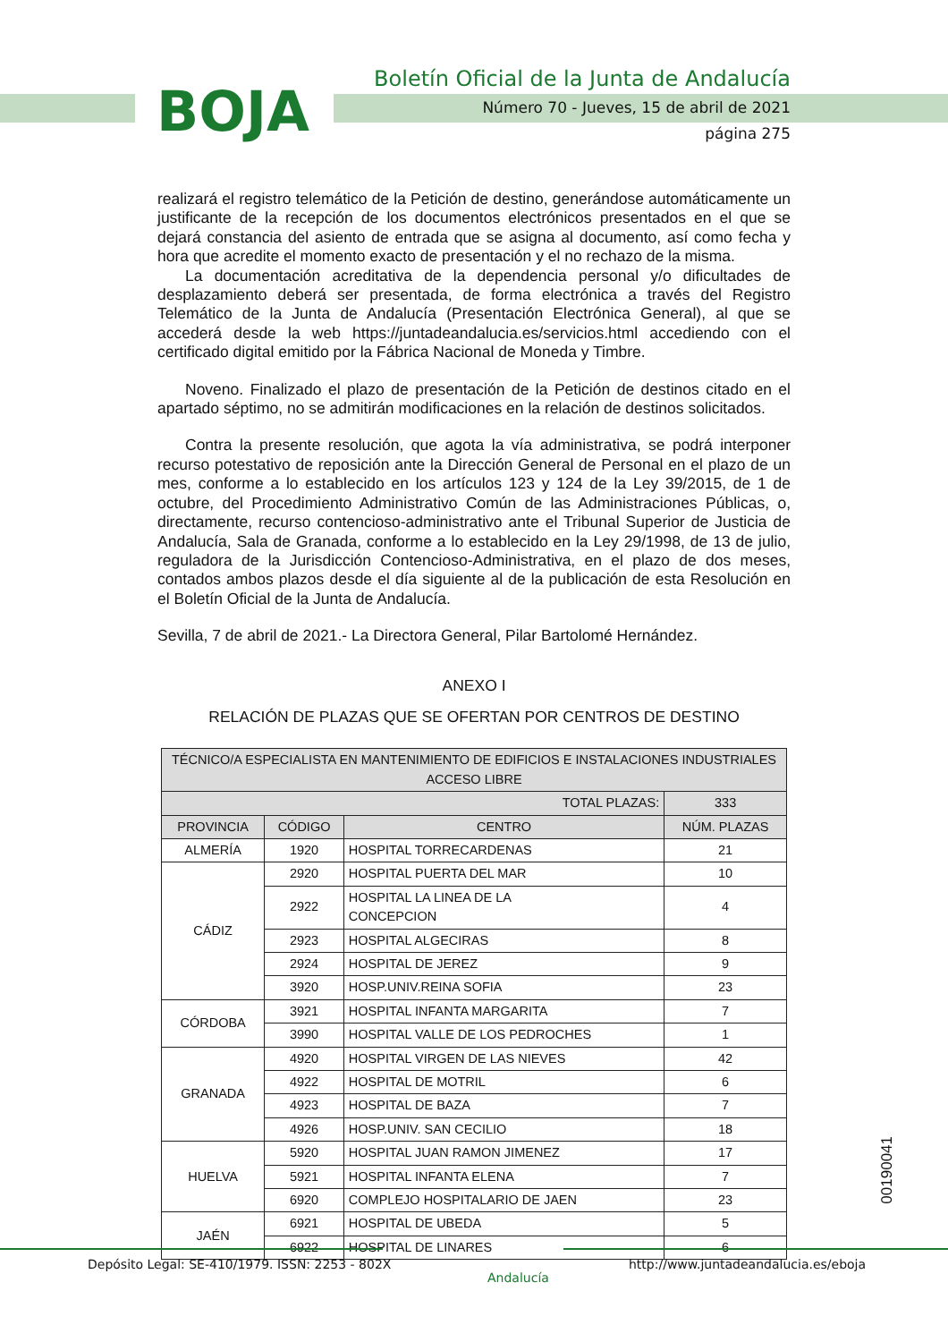BOJA
Boletín Oficial de la Junta de Andalucía
Número 70 - Jueves, 15 de abril de 2021
página 275
realizará el registro telemático de la Petición de destino, generándose automáticamente un justificante de la recepción de los documentos electrónicos presentados en el que se dejará constancia del asiento de entrada que se asigna al documento, así como fecha y hora que acredite el momento exacto de presentación y el no rechazo de la misma.
La documentación acreditativa de la dependencia personal y/o dificultades de desplazamiento deberá ser presentada, de forma electrónica a través del Registro Telemático de la Junta de Andalucía (Presentación Electrónica General), al que se accederá desde la web https://juntadeandalucia.es/servicios.html accediendo con el certificado digital emitido por la Fábrica Nacional de Moneda y Timbre.
Noveno. Finalizado el plazo de presentación de la Petición de destinos citado en el apartado séptimo, no se admitirán modificaciones en la relación de destinos solicitados.
Contra la presente resolución, que agota la vía administrativa, se podrá interponer recurso potestativo de reposición ante la Dirección General de Personal en el plazo de un mes, conforme a lo establecido en los artículos 123 y 124 de la Ley 39/2015, de 1 de octubre, del Procedimiento Administrativo Común de las Administraciones Públicas, o, directamente, recurso contencioso-administrativo ante el Tribunal Superior de Justicia de Andalucía, Sala de Granada, conforme a lo establecido en la Ley 29/1998, de 13 de julio, reguladora de la Jurisdicción Contencioso-Administrativa, en el plazo de dos meses, contados ambos plazos desde el día siguiente al de la publicación de esta Resolución en el Boletín Oficial de la Junta de Andalucía.
Sevilla, 7 de abril de 2021.- La Directora General, Pilar Bartolomé Hernández.
ANEXO I
RELACIÓN DE PLAZAS QUE SE OFERTAN POR CENTROS DE DESTINO
| TÉCNICO/A ESPECIALISTA EN MANTENIMIENTO DE EDIFICIOS E INSTALACIONES INDUSTRIALES ACCESO LIBRE | | | |
| --- | --- | --- | --- |
| TOTAL PLAZAS: | | | 333 |
| PROVINCIA | CÓDIGO | CENTRO | NÚM. PLAZAS |
| ALMERÍA | 1920 | HOSPITAL TORRECARDENAS | 21 |
| CÁDIZ | 2920 | HOSPITAL PUERTA DEL MAR | 10 |
| | 2922 | HOSPITAL LA LINEA DE LA CONCEPCION | 4 |
| | 2923 | HOSPITAL ALGECIRAS | 8 |
| | 2924 | HOSPITAL DE JEREZ | 9 |
| | 3920 | HOSP.UNIV.REINA SOFIA | 23 |
| CÓRDOBA | 3921 | HOSPITAL INFANTA MARGARITA | 7 |
| | 3990 | HOSPITAL VALLE DE LOS PEDROCHES | 1 |
| GRANADA | 4920 | HOSPITAL VIRGEN DE LAS NIEVES | 42 |
| | 4922 | HOSPITAL DE MOTRIL | 6 |
| | 4923 | HOSPITAL DE BAZA | 7 |
| | 4926 | HOSP.UNIV. SAN CECILIO | 18 |
| HUELVA | 5920 | HOSPITAL JUAN RAMON JIMENEZ | 17 |
| | 5921 | HOSPITAL INFANTA ELENA | 7 |
| | 6920 | COMPLEJO HOSPITALARIO DE JAEN | 23 |
| JAÉN | 6921 | HOSPITAL DE UBEDA | 5 |
| | 6922 | HOSPITAL DE LINARES | 6 |
00190041
Depósito Legal: SE-410/1979. ISSN: 2253 - 802X
Andalucía
http://www.juntadeandalucia.es/eboja